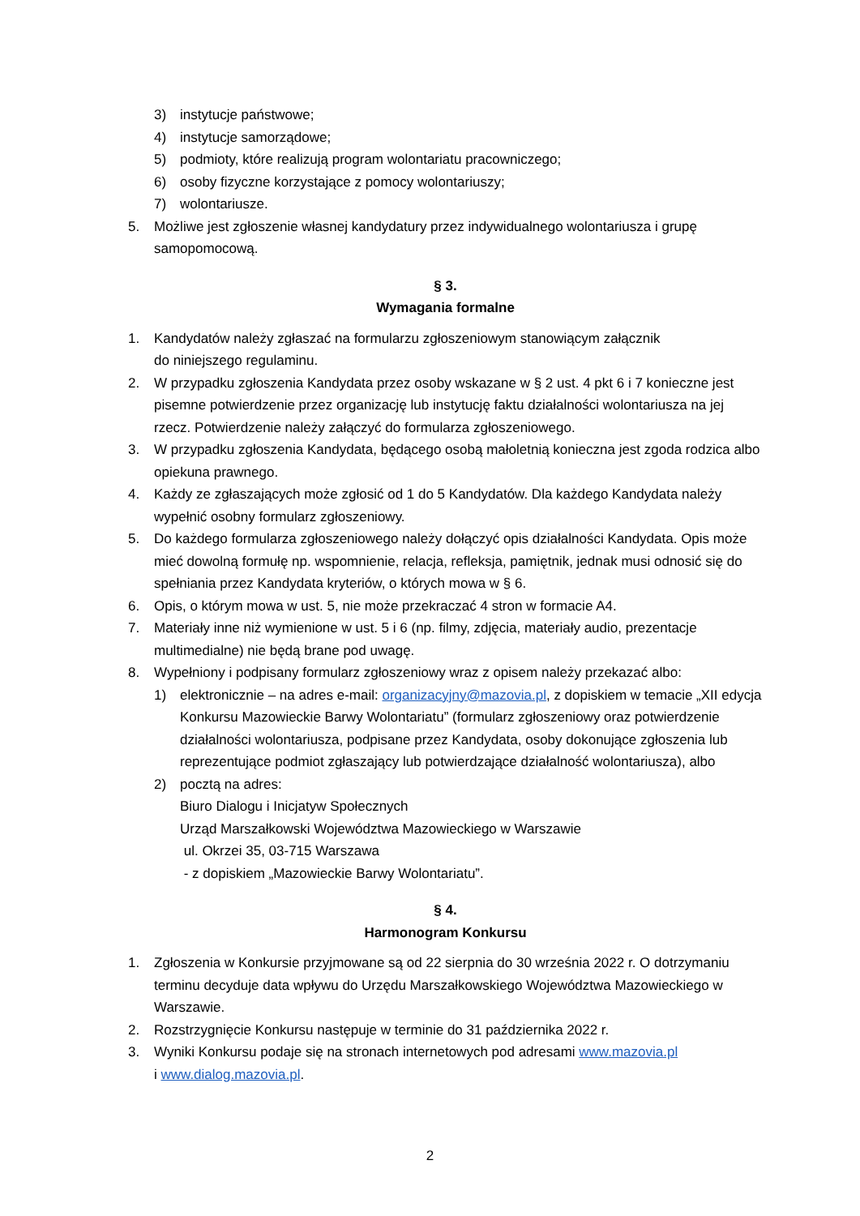3) instytucje państwowe;
4) instytucje samorządowe;
5) podmioty, które realizują program wolontariatu pracowniczego;
6) osoby fizyczne korzystające z pomocy wolontariuszy;
7) wolontariusze.
5. Możliwe jest zgłoszenie własnej kandydatury przez indywidualnego wolontariusza i grupę samopomocową.
§ 3.
Wymagania formalne
1. Kandydatów należy zgłaszać na formularzu zgłoszeniowym stanowiącym załącznik
do niniejszego regulaminu.
2. W przypadku zgłoszenia Kandydata przez osoby wskazane w § 2 ust. 4 pkt 6 i 7 konieczne jest pisemne potwierdzenie przez organizację lub instytucję faktu działalności wolontariusza na jej rzecz. Potwierdzenie należy załączyć do formularza zgłoszeniowego.
3. W przypadku zgłoszenia Kandydata, będącego osobą małoletnią konieczna jest zgoda rodzica albo opiekuna prawnego.
4. Każdy ze zgłaszających może zgłosić od 1 do 5 Kandydatów. Dla każdego Kandydata należy wypełnić osobny formularz zgłoszeniowy.
5. Do każdego formularza zgłoszeniowego należy dołączyć opis działalności Kandydata. Opis może mieć dowolną formułę np. wspomnienie, relacja, refleksja, pamiętnik, jednak musi odnosić się do spełniania przez Kandydata kryteriów, o których mowa w § 6.
6. Opis, o którym mowa w ust. 5, nie może przekraczać 4 stron w formacie A4.
7. Materiały inne niż wymienione w ust. 5 i 6 (np. filmy, zdjęcia, materiały audio, prezentacje multimedialne) nie będą brane pod uwagę.
8. Wypełniony i podpisany formularz zgłoszeniowy wraz z opisem należy przekazać albo:
1) elektronicznie – na adres e-mail: organizacyjny@mazovia.pl, z dopiskiem w temacie „XII edycja Konkursu Mazowieckie Barwy Wolontariatu” (formularz zgłoszeniowy oraz potwierdzenie działalności wolontariusza, podpisane przez Kandydata, osoby dokonujące zgłoszenia lub reprezentujące podmiot zgłaszający lub potwierdzające działalność wolontariusza), albo
2) pocztą na adres:
Biuro Dialogu i Inicjatyw Społecznych
Urząd Marszałkowski Województwa Mazowieckiego w Warszawie
ul. Okrzei 35, 03-715 Warszawa
- z dopiskiem „Mazowieckie Barwy Wolontariatu”.
§ 4.
Harmonogram Konkursu
1. Zgłoszenia w Konkursie przyjmowane są od 22 sierpnia do 30 września 2022 r. O dotrzymaniu terminu decyduje data wpływu do Urzędu Marszałkowskiego Województwa Mazowieckiego w Warszawie.
2. Rozstrzygnięcie Konkursu następuje w terminie do 31 października 2022 r.
3. Wyniki Konkursu podaje się na stronach internetowych pod adresami www.mazovia.pl
i www.dialog.mazovia.pl.
2